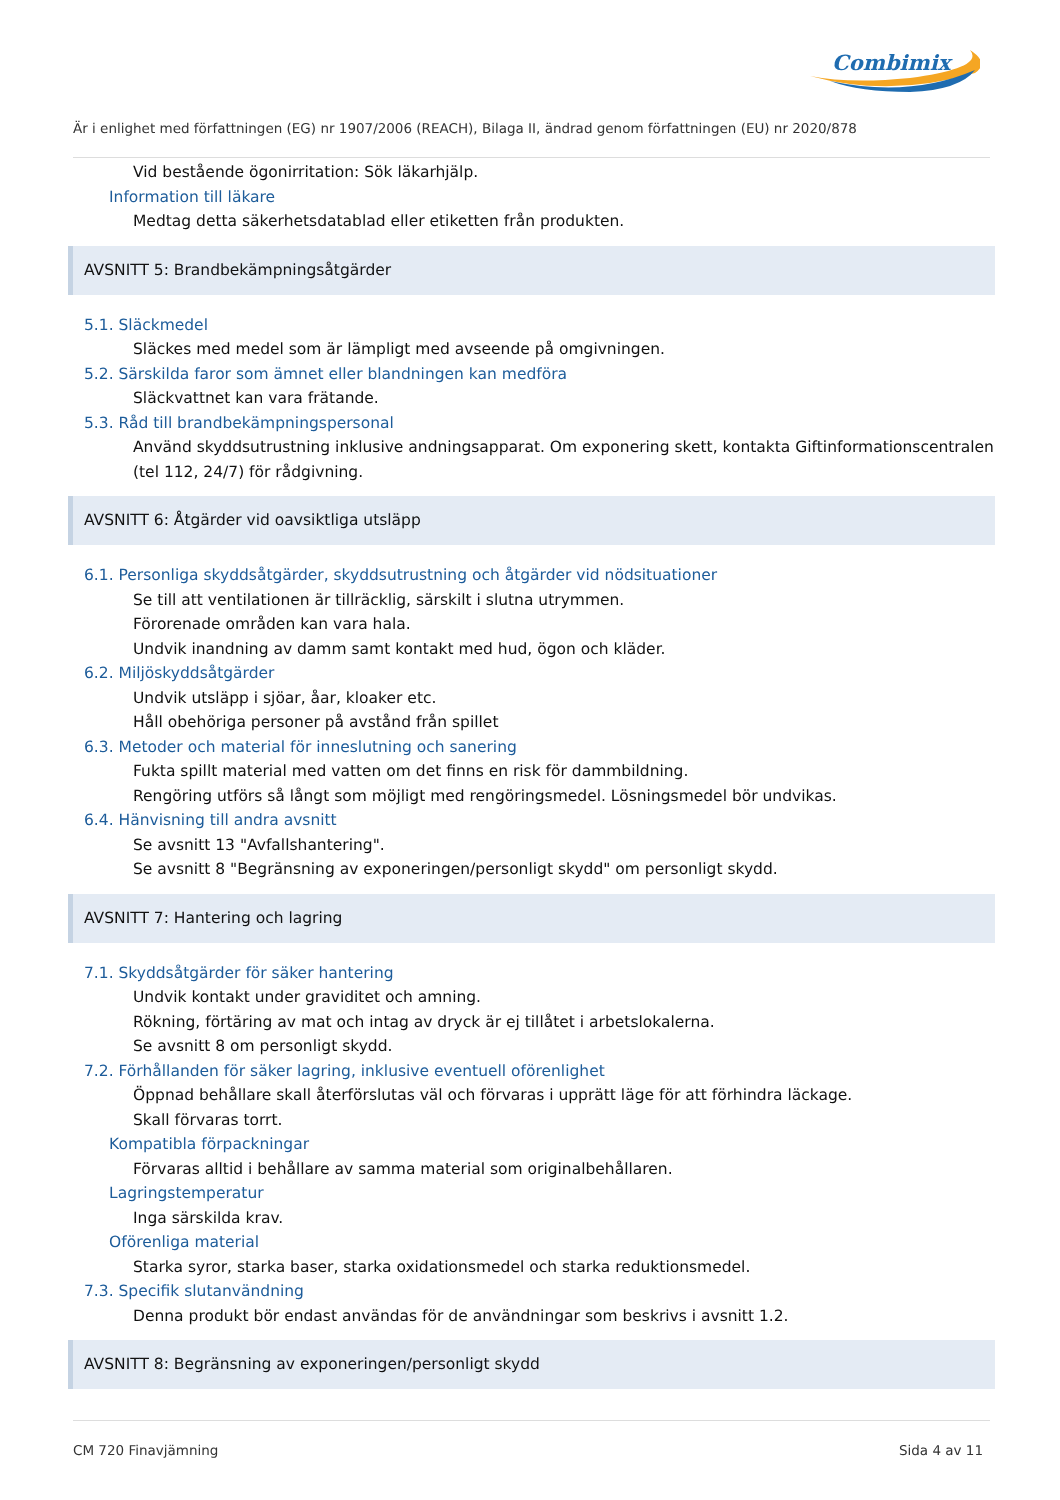Combimix
Är i enlighet med författningen (EG) nr 1907/2006 (REACH), Bilaga II, ändrad genom författningen (EU) nr 2020/878
Vid bestående ögonirritation: Sök läkarhjälp.
Information till läkare
Medtag detta säkerhetsdatablad eller etiketten från produkten.
AVSNITT 5: Brandbekämpningsåtgärder
5.1. Släckmedel
Släckes med medel som är lämpligt med avseende på omgivningen.
5.2. Särskilda faror som ämnet eller blandningen kan medföra
Släckvattnet kan vara frätande.
5.3. Råd till brandbekämpningspersonal
Använd skyddsutrustning inklusive andningsapparat. Om exponering skett, kontakta Giftinformationscentralen (tel 112, 24/7) för rådgivning.
AVSNITT 6: Åtgärder vid oavsiktliga utsläpp
6.1. Personliga skyddsåtgärder, skyddsutrustning och åtgärder vid nödsituationer
Se till att ventilationen är tillräcklig, särskilt i slutna utrymmen.
Förorenade områden kan vara hala.
Undvik inandning av damm samt kontakt med hud, ögon och kläder.
6.2. Miljöskyddsåtgärder
Undvik utsläpp i sjöar, åar, kloaker etc.
Håll obehöriga personer på avstånd från spillet
6.3. Metoder och material för inneslutning och sanering
Fukta spillt material med vatten om det finns en risk för dammbildning.
Rengöring utförs så långt som möjligt med rengöringsmedel. Lösningsmedel bör undvikas.
6.4. Hänvisning till andra avsnitt
Se avsnitt 13 "Avfallshantering".
Se avsnitt 8 "Begränsning av exponeringen/personligt skydd" om personligt skydd.
AVSNITT 7: Hantering och lagring
7.1. Skyddsåtgärder för säker hantering
Undvik kontakt under graviditet och amning.
Rökning, förtäring av mat och intag av dryck är ej tillåtet i arbetslokalerna.
Se avsnitt 8 om personligt skydd.
7.2. Förhållanden för säker lagring, inklusive eventuell oförenlighet
Öppnad behållare skall återförslutas väl och förvaras i upprätt läge för att förhindra läckage.
Skall förvaras torrt.
Kompatibla förpackningar
Förvaras alltid i behållare av samma material som originalbehållaren.
Lagringstemperatur
Inga särskilda krav.
Oförenliga material
Starka syror, starka baser, starka oxidationsmedel och starka reduktionsmedel.
7.3. Specifik slutanvändning
Denna produkt bör endast användas för de användningar som beskrivs i avsnitt 1.2.
AVSNITT 8: Begränsning av exponeringen/personligt skydd
CM 720 Finavjämning Sida 4 av 11